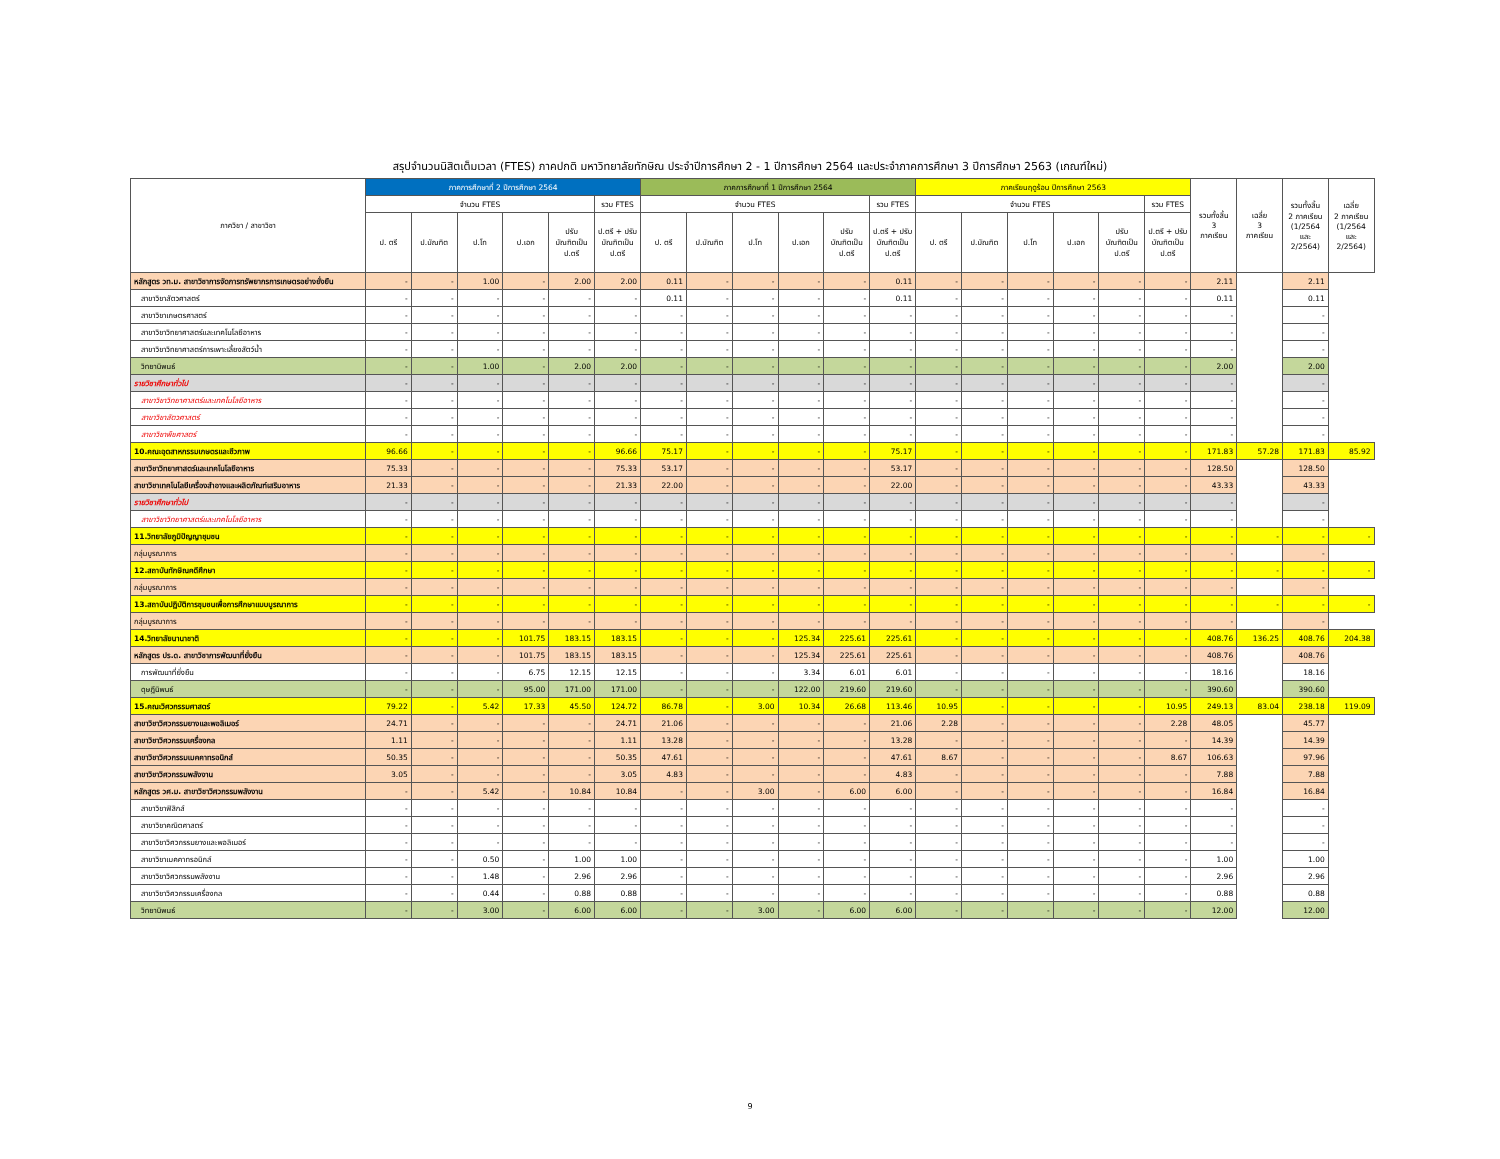สรุปจำนวนนิสิตเต็มเวลา (FTES) ภาคปกติ มหาวิทยาลัยทักษิณ ประจำปีการศึกษา 2 - 1 ปีการศึกษา 2564 และประจำภาคการศึกษา 3 ปีการศึกษา 2563 (เกณฑ์ใหม่)
| ภาควิชา / สาขาวิชา | ภาคการศึกษาที่ 2 ปีการศึกษา 2564 | | | | | | ภาคการศึกษาที่ 1 ปีการศึกษา 2564 | | | | | | ภาคเรียนฤดูร้อน ปีการศึกษา 2563 | | | | | | รวมทั้งสิ้น 3 ภาคเรียน | เฉลี่ย 3 ภาคเรียน | รวมทั้งสิ้น 2 ภาคเรียน (1/2564 และ 2/2564) | เฉลี่ย 2 ภาคเรียน (1/2564 และ 2/2564) |
| --- | --- | --- | --- | --- | --- | --- | --- | --- | --- | --- | --- | --- | --- | --- | --- | --- | --- | --- | --- | --- | --- | --- |
| | จำนวน FTES | | | | | รวม FTES | จำนวน FTES | | | | | รวม FTES | จำนวน FTES | | | | | รวม FTES | | | | |
| | ป. ตรี | ป.บัณฑิต | ป.โท | ป.เอก | ปรับ บัณฑิตเป็น ป.ตรี | ป.ตรี + ปรับ บัณฑิตเป็น ป.ตรี | ป. ตรี | ป.บัณฑิต | ป.โท | ป.เอก | ปรับ บัณฑิตเป็น ป.ตรี | ป.ตรี + ปรับ บัณฑิตเป็น ป.ตรี | ป. ตรี | ป.บัณฑิต | ป.โท | ป.เอก | ปรับ บัณฑิตเป็น ป.ตรี | ป.ตรี + ปรับ บัณฑิตเป็น ป.ตรี | | | | |
| หลักสูตร วท.ม. สาขาวิชาการจัดการทรัพยากรการเกษตรอย่างยั่งยืน | - | - | 1.00 | - | 2.00 | 2.00 | 0.11 | - | - | - | - | 0.11 | - | - | - | - | - | - | 2.11 | | 2.11 | |
| สาขาวิชาสัตวศาสตร์ | - | - | - | - | - | - | 0.11 | - | - | - | - | 0.11 | - | - | - | - | - | - | 0.11 | | 0.11 | |
| สาขาวิชาเกษตรศาสตร์ | - | - | - | - | - | - | - | - | - | - | - | - | - | - | - | - | - | - | - | | - | |
| สาขาวิชาวิทยาศาสตร์และเทคโนโลยีอาหาร | - | - | - | - | - | - | - | - | - | - | - | - | - | - | - | - | - | - | - | | - | |
| สาขาวิชาวิทยาศาสตร์การเพาะเลี้ยงสัตว์น้ำ | - | - | - | - | - | - | - | - | - | - | - | - | - | - | - | - | - | - | - | | - | |
| วิทยานิพนธ์ | - | - | 1.00 | - | 2.00 | 2.00 | - | - | - | - | - | - | - | - | - | - | - | - | 2.00 | | 2.00 | |
| รายวิชาศึกษาทั่วไป | - | - | - | - | - | - | - | - | - | - | - | - | - | - | - | - | - | - | - | | - | |
| สาขาวิชาวิทยาศาสตร์และเทคโนโลยีอาหาร | - | - | - | - | - | - | - | - | - | - | - | - | - | - | - | - | - | - | - | | - | |
| สาขาวิชาสัตวศาสตร์ | - | - | - | - | - | - | - | - | - | - | - | - | - | - | - | - | - | - | - | | - | |
| สาขาวิชาพืชศาสตร์ | - | - | - | - | - | - | - | - | - | - | - | - | - | - | - | - | - | - | - | | - | |
| 10.คณะอุตสาหกรรมเกษตรและชีวภาพ | 96.66 | - | - | - | - | 96.66 | 75.17 | - | - | - | - | 75.17 | - | - | - | - | - | - | 171.83 | 57.28 | 171.83 | 85.92 |
| สาขาวิชาวิทยาศาสตร์และเทคโนโลยีอาหาร | 75.33 | - | - | - | - | 75.33 | 53.17 | - | - | - | - | 53.17 | - | - | - | - | - | - | 128.50 | | 128.50 | |
| สาขาวิชาเทคโนโลยีเครื่องสำอางและผลิตภัณฑ์เสริมอาหาร | 21.33 | - | - | - | - | 21.33 | 22.00 | - | - | - | - | 22.00 | - | - | - | - | - | - | 43.33 | | 43.33 | |
| รายวิชาศึกษาทั่วไป | - | - | - | - | - | - | - | - | - | - | - | - | - | - | - | - | - | - | - | | - | |
| สาขาวิชาวิทยาศาสตร์และเทคโนโลยีอาหาร | - | - | - | - | - | - | - | - | - | - | - | - | - | - | - | - | - | - | - | | - | |
| 11.วิทยาลัยภูมิปัญญาชุมชน | - | - | - | - | - | - | - | - | - | - | - | - | - | - | - | - | - | - | - | - | - | - |
| กลุ่มบูรณาการ | - | - | - | - | - | - | - | - | - | - | - | - | - | - | - | - | - | - | - | | - | |
| 12.สถาบันทักษิณคดีศึกษา | - | - | - | - | - | - | - | - | - | - | - | - | - | - | - | - | - | - | - | - | - | - |
| กลุ่มบูรณาการ | - | - | - | - | - | - | - | - | - | - | - | - | - | - | - | - | - | - | - | | - | |
| 13.สถาบันปฏิบัติการชุมชนเพื่อการศึกษาแบบบูรณาการ | - | - | - | - | - | - | - | - | - | - | - | - | - | - | - | - | - | - | - | - | - | - |
| กลุ่มบูรณาการ | - | - | - | - | - | - | - | - | - | - | - | - | - | - | - | - | - | - | - | | - | |
| 14.วิทยาลัยนานาชาติ | - | - | - | 101.75 | 183.15 | 183.15 | - | - | - | 125.34 | 225.61 | 225.61 | - | - | - | - | - | - | 408.76 | 136.25 | 408.76 | 204.38 |
| หลักสูตร ปร.ด. สาขาวิชาการพัฒนาที่ยั่งยืน | - | - | - | 101.75 | 183.15 | 183.15 | - | - | - | 125.34 | 225.61 | 225.61 | - | - | - | - | - | - | 408.76 | | 408.76 | |
| การพัฒนาที่ยั่งยืน | - | - | - | 6.75 | 12.15 | 12.15 | - | - | - | 3.34 | 6.01 | 6.01 | - | - | - | - | - | - | 18.16 | | 18.16 | |
| ดุษฎีนิพนธ์ | - | - | - | 95.00 | 171.00 | 171.00 | - | - | - | 122.00 | 219.60 | 219.60 | - | - | - | - | - | - | 390.60 | | 390.60 | |
| 15.คณะวิศวกรรมศาสตร์ | 79.22 | - | 5.42 | 17.33 | 45.50 | 124.72 | 86.78 | - | 3.00 | 10.34 | 26.68 | 113.46 | 10.95 | - | - | - | - | 10.95 | 249.13 | 83.04 | 238.18 | 119.09 |
| สาขาวิชาวิศวกรรมยางและพอลิเมอร์ | 24.71 | - | - | - | - | 24.71 | 21.06 | - | - | - | - | 21.06 | 2.28 | - | - | - | - | 2.28 | 48.05 | | 45.77 | |
| สาขาวิชาวิศวกรรมเครื่องกล | 1.11 | - | - | - | - | 1.11 | 13.28 | - | - | - | - | 13.28 | - | - | - | - | - | - | 14.39 | | 14.39 | |
| สาขาวิชาวิศวกรรมเมคคาทรอนิกส์ | 50.35 | - | - | - | - | 50.35 | 47.61 | - | - | - | - | 47.61 | 8.67 | - | - | - | - | 8.67 | 106.63 | | 97.96 | |
| สาขาวิชาวิศวกรรมพลังงาน | 3.05 | - | - | - | - | 3.05 | 4.83 | - | - | - | - | 4.83 | - | - | - | - | - | - | 7.88 | | 7.88 | |
| หลักสูตร วศ.ม. สาขาวิชาวิศวกรรมพลังงาน | - | - | 5.42 | - | 10.84 | 10.84 | - | - | 3.00 | - | 6.00 | 6.00 | - | - | - | - | - | - | 16.84 | | 16.84 | |
| สาขาวิชาฟิสิกส์ | - | - | - | - | - | - | - | - | - | - | - | - | - | - | - | - | - | - | - | | - | |
| สาขาวิชาคณิตศาสตร์ | - | - | - | - | - | - | - | - | - | - | - | - | - | - | - | - | - | - | - | | - | |
| สาขาวิชาวิศวกรรมยางและพอลิเมอร์ | - | - | - | - | - | - | - | - | - | - | - | - | - | - | - | - | - | - | - | | - | |
| สาขาวิชาเมคคาทรอนิกส์ | - | - | 0.50 | - | 1.00 | 1.00 | - | - | - | - | - | - | - | - | - | - | - | - | 1.00 | | 1.00 | |
| สาขาวิชาวิศวกรรมพลังงาน | - | - | 1.48 | - | 2.96 | 2.96 | - | - | - | - | - | - | - | - | - | - | - | - | 2.96 | | 2.96 | |
| สาขาวิชาวิศวกรรมเครื่องกล | - | - | 0.44 | - | 0.88 | 0.88 | - | - | - | - | - | - | - | - | - | - | - | - | 0.88 | | 0.88 | |
| วิทยานิพนธ์ | - | - | 3.00 | - | 6.00 | 6.00 | - | - | 3.00 | - | 6.00 | 6.00 | - | - | - | - | - | - | 12.00 | | 12.00 | |
9